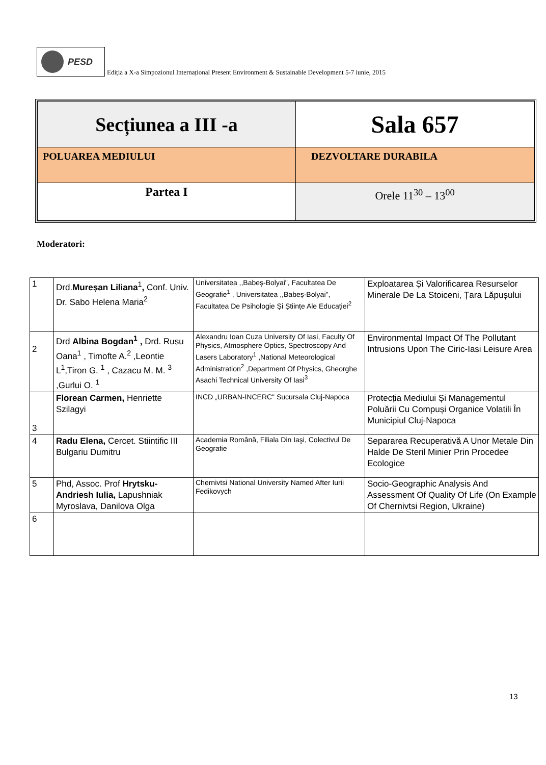PESD
Ediția a X-a Simpozionul Internațional Present Environment & Sustainable Development 5-7 iunie, 2015
| Secțiunea a III -a | Sala 657 |
| POLUAREA MEDIULUI | DEZVOLTARE DURABILA |
| Partea I | Orele 11<sup>30</sup> – 13<sup>00</sup> |
Moderatori:
| 1 | Drd. Mureșan Liliana<sup>1</sup> , Conf. Univ. Dr. Sabo Helena Maria<sup>2</sup> | Universitatea ,,Babeș-Bolyai", Facultatea De Geografie<sup>1</sup> , Universitatea ,,Babeș-Bolyai", Facultatea De Psihologie Și Științe Ale Educației<sup>2</sup> | Exploatarea Și Valorificarea Resurselor Minerale De La Stoiceni, Țara Lăpușului |
| 2 | Drd Albina Bogdan<sup>1</sup> , Drd. Rusu Oana<sup>1</sup> , Timofte A.<sup>2</sup> ,Leontie L<sup>1</sup>,Tiron G. <sup>1</sup> , Cazacu M. M. <sup>3</sup> ,Gurlui O. <sup>1</sup> | Alexandru Ioan Cuza University Of Iasi, Faculty Of Physics, Atmosphere Optics, Spectroscopy And Lasers Laboratory<sup>1</sup> ,National Meteorological Administration<sup>2</sup> ,Department Of Physics, Gheorghe Asachi Technical University Of Iasi<sup>3</sup> | Environmental Impact Of The Pollutant Intrusions Upon The Ciric-Iasi Leisure Area |
| 3 | Florean Carmen, Henriette Szilagyi | INCD „URBAN-INCERC" Sucursala Cluj-Napoca | Protecția Mediului Și Managementul Poluării Cu Compuși Organice Volatili În Municipiul Cluj-Napoca |
| 4 | Radu Elena, Cercet. Stiintific III Bulgariu Dumitru | Academia Română, Filiala Din Iaşi, Colectivul De Geografie | Separarea Recuperativă A Unor Metale Din Halde De Steril Minier Prin Procedee Ecologice |
| 5 | Phd, Assoc. Prof Hrytsku-Andriesh Iulia, Lapushniak Myroslava, Danilova Olga | Chernivtsi National University Named After Iurii Fedikovych | Socio-Geographic Analysis And Assessment Of Quality Of Life (On Example Of Chernivtsi Region, Ukraine) |
| 6 | | | |
13